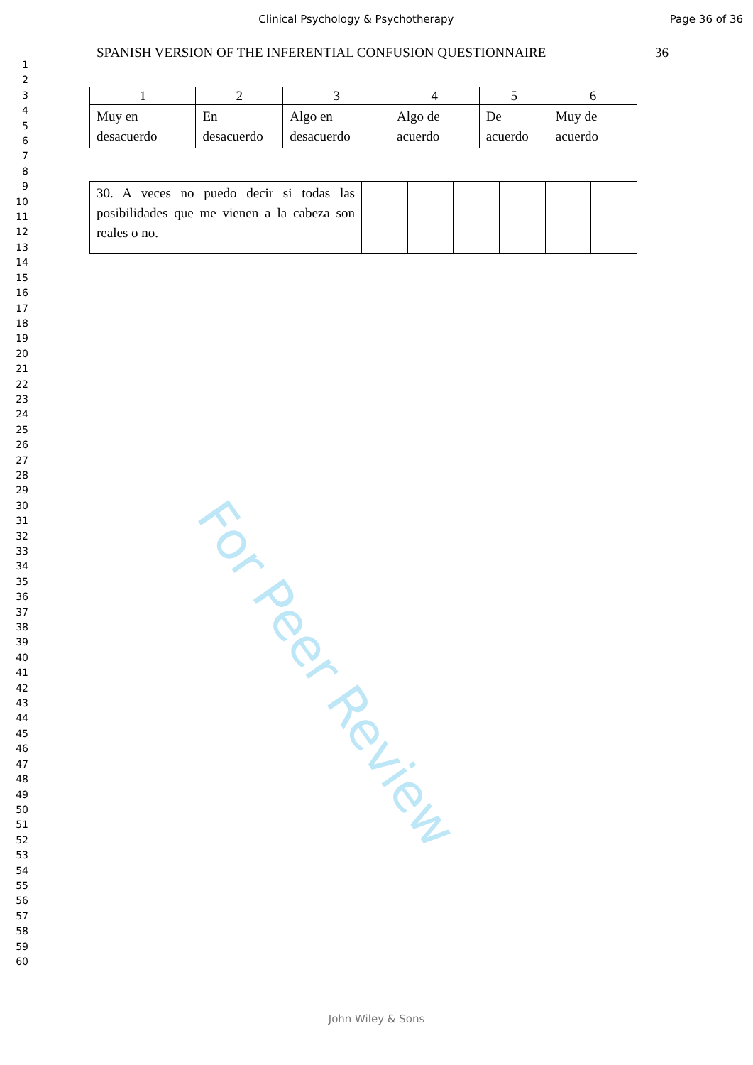Clinical Psychology & Psychotherapy
Page 36 of 36
1
2
3
4
5
6
7
8
9
10
11
12
13
14
15
16
17
18
19
20
21
22
23
24
25
26
27
28
29
30
31
32
33
34
35
36
37
38
39
40
41
42
43
44
45
46
47
48
49
50
51
52
53
54
55
56
57
58
59
60
SPANISH VERSION OF THE INFERENTIAL CONFUSION QUESTIONNAIRE 36
| 1 | 2 | 3 | 4 | 5 | 6 |
| Muy en desacuerdo | En desacuerdo | Algo en desacuerdo | Algo de acuerdo | De acuerdo | Muy de acuerdo |
| 30. A veces no puedo decir si todas las posibilidades que me vienen a la cabeza son reales o no. | | | | | | |
For Peer Review
John Wiley & Sons